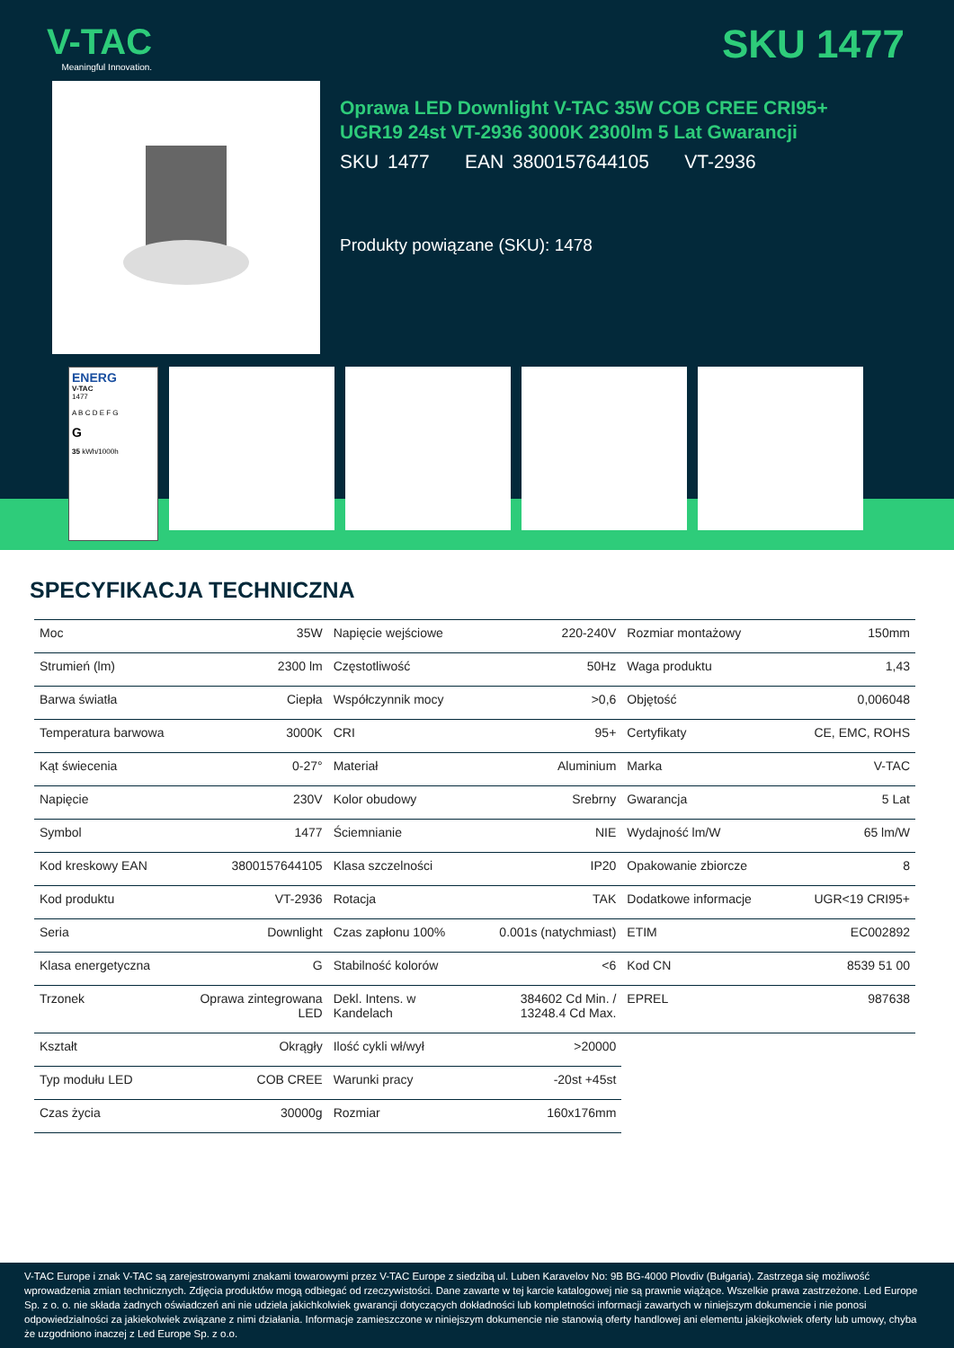V-TAC
Meaningful Innovation.
SKU 1477
Oprawa LED Downlight V-TAC 35W COB CREE CRI95+
UGR19 24st VT-2936 3000K 2300lm 5 Lat Gwarancji
SKU 1477 EAN 3800157644105 VT-2936
Produkty powiązane (SKU): 1478
ENERG
V-TAC
1477
A B C D E F G
G
35 kWh/1000h
SPECYFIKACJA TECHNICZNA
| Moc | 35W | Napięcie wejściowe | 220-240V | Rozmiar montażowy | 150mm |
| Strumień (lm) | 2300 lm | Częstotliwość | 50Hz | Waga produktu | 1,43 |
| Barwa światła | Ciepła | Współczynnik mocy | >0,6 | Objętość | 0,006048 |
| Temperatura barwowa | 3000K | CRI | 95+ | Certyfikaty | CE, EMC, ROHS |
| Kąt świecenia | 0-27° | Materiał | Aluminium | Marka | V-TAC |
| Napięcie | 230V | Kolor obudowy | Srebrny | Gwarancja | 5 Lat |
| Symbol | 1477 | Ściemnianie | NIE | Wydajność lm/W | 65 lm/W |
| Kod kreskowy EAN | 3800157644105 | Klasa szczelności | IP20 | Opakowanie zbiorcze | 8 |
| Kod produktu | VT-2936 | Rotacja | TAK | Dodatkowe informacje | UGR<19 CRI95+ |
| Seria | Downlight | Czas zapłonu 100% | 0.001s (natychmiast) | ETIM | EC002892 |
| Klasa energetyczna | G | Stabilność kolorów | <6 | Kod CN | 8539 51 00 |
| Trzonek | Oprawa zintegrowana LED | Dekl. Intens. w Kandelach | 384602 Cd Min. / 13248.4 Cd Max. | EPREL | 987638 |
| Kształt | Okrągły | Ilość cykli wł/wył | >20000 | | |
| Typ modułu LED | COB CREE | Warunki pracy | -20st +45st | | |
| Czas życia | 30000g | Rozmiar | 160x176mm | | |
V-TAC Europe i znak V-TAC są zarejestrowanymi znakami towarowymi przez V-TAC Europe z siedzibą ul. Luben Karavelov No: 9B BG-4000 Plovdiv (Bułgaria). Zastrzega się możliwość wprowadzenia zmian technicznych. Zdjęcia produktów mogą odbiegać od rzeczywistości. Dane zawarte w tej karcie katalogowej nie są prawnie wiążące. Wszelkie prawa zastrzeżone. Led Europe Sp. z o. o. nie składa żadnych oświadczeń ani nie udziela jakichkolwiek gwarancji dotyczących dokładności lub kompletności informacji zawartych w niniejszym dokumencie i nie ponosi odpowiedzialności za jakiekolwiek związane z nimi działania. Informacje zamieszczone w niniejszym dokumencie nie stanowią oferty handlowej ani elementu jakiejkolwiek oferty lub umowy, chyba że uzgodniono inaczej z Led Europe Sp. z o.o.